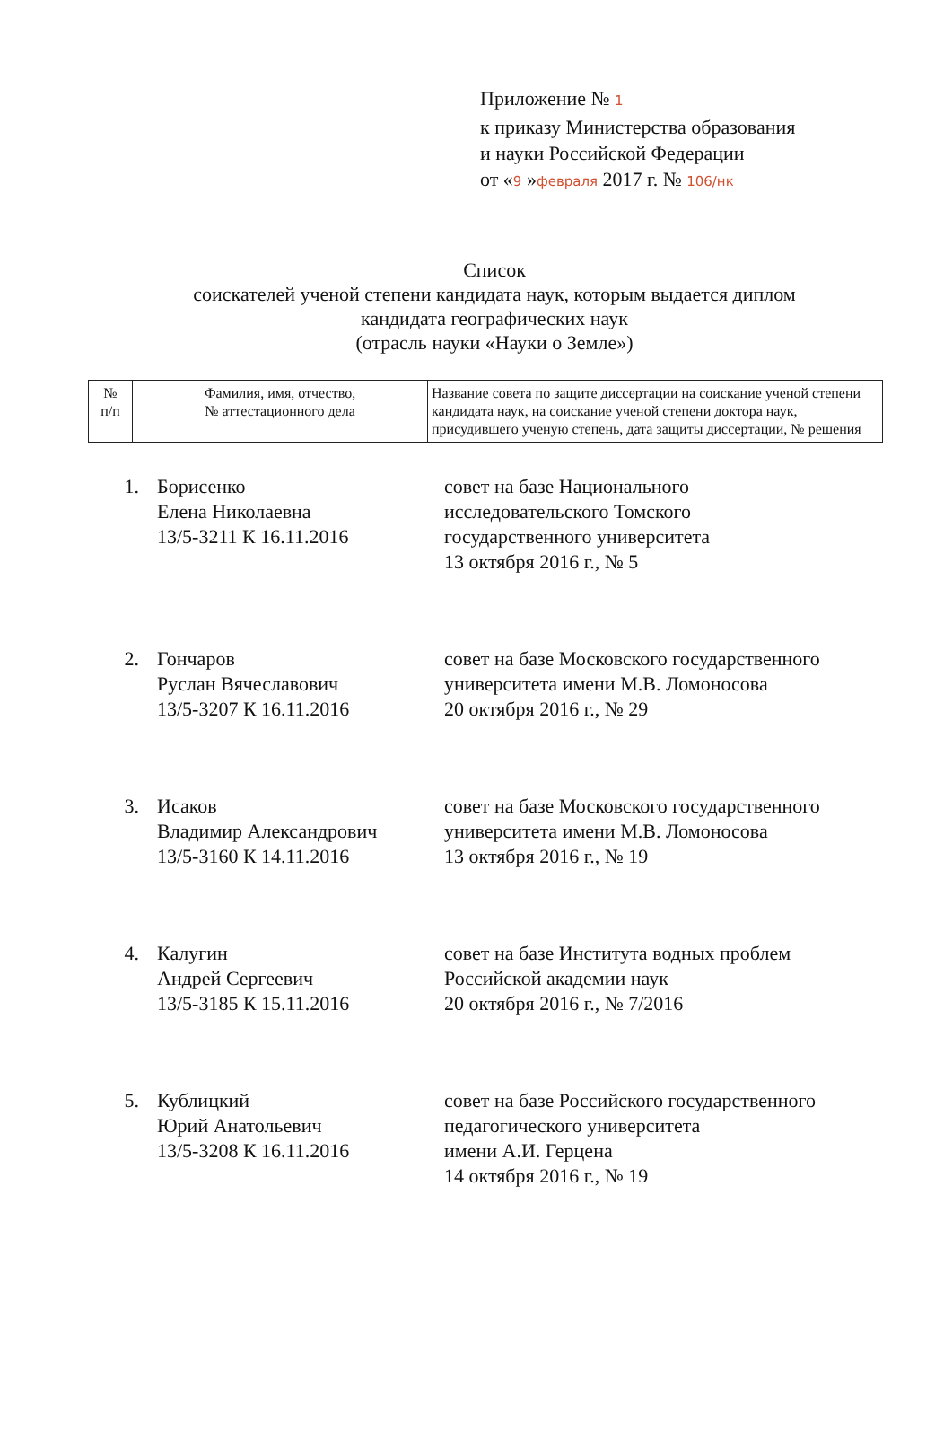Приложение № 1
к приказу Министерства образования
и науки Российской Федерации
от «9 »февраля 2017 г. № 106/нк
Список
соискателей ученой степени кандидата наук, которым выдается диплом
кандидата географических наук
(отрасль науки «Науки о Земле»)
| № п/п | Фамилия, имя, отчество, № аттестационного дела | Название совета по защите диссертации на соискание ученой степени кандидата наук, на соискание ученой степени доктора наук, присудившего ученую степень, дата защиты диссертации, № решения |
| --- | --- | --- |
| 1. | Борисенко Елена Николаевна 13/5-3211 К 16.11.2016 | совет на базе Национального исследовательского Томского государственного университета 13 октября 2016 г., № 5 |
| 2. | Гончаров Руслан Вячеславович 13/5-3207 К 16.11.2016 | совет на базе Московского государственного университета имени М.В. Ломоносова 20 октября 2016 г., № 29 |
| 3. | Исаков Владимир Александрович 13/5-3160 К 14.11.2016 | совет на базе Московского государственного университета имени М.В. Ломоносова 13 октября 2016 г., № 19 |
| 4. | Калугин Андрей Сергеевич 13/5-3185 К 15.11.2016 | совет на базе Института водных проблем Российской академии наук 20 октября 2016 г., № 7/2016 |
| 5. | Кублицкий Юрий Анатольевич 13/5-3208 К 16.11.2016 | совет на базе Российского государственного педагогического университета имени А.И. Герцена 14 октября 2016 г., № 19 |